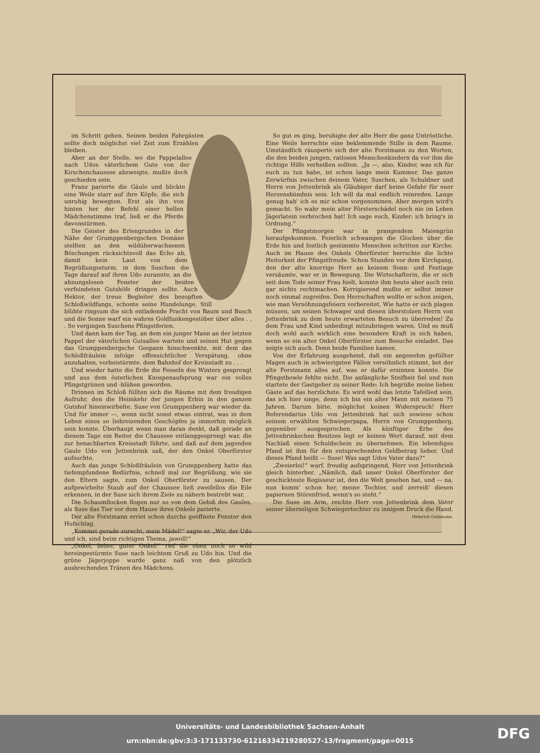im Schritt gehen. Seinen beiden Fahrgästen sollte doch möglichst viel Zeit zum Erzählen bleiben.
Aber an der Stelle, wo die Pappelallee nach Udos väterlichem Gute von der Kirschenchaussee abzweigte, mußte doch geschieden sein.
Franz parierte die Gäule und blickte eine Weile starr auf ihre Köpfe, die sich unruhig bewegten. Erst als ihn von hinten her der Befehl einer hellen Mädchenstimme traf, ließ er die Pferde davonstürmen.
Die Geister des Erlengrundes in der Nähe der Grumppenbergschen Domäne stellten an den wildüberwachsenen Böschungen rücksichtsvoll das Echo ab, damit kein Laut von dem Begrüßungssturm, in dem Suschen die Tage darauf auf ihren Udo zurannte, an die ahnungslosen Fenster der beiden verfeindeten Gutshöfe dringen sollte. Auch Hektor, der treue Begleiter des bezopften Schloßwildfangs, schonte seine Hundelunge. Still blühte ringsum die sich entladende Pracht von Baum und Busch und die Sonne warf ein wahres Goldfunkengestöber über alles . . . So vergingen Suschens Pfingstferien.
Und dann kam der Tag, an dem ein junger Mann an der letzten Pappel der väterlichen Gutsallee wartete und seinen Hut gegen das Grumppenbergsche Gespann hinschwenkte, mit dem das Schloßfräulein infolge offensichtlicher Verspätung, ohne anzuhalten, vorbeistürmte, dem Bahnhof der Kreisstadt zu . . .
Und wieder hatte die Erde die Fesseln des Winters gesprengt und aus dem österlichen Knospenaufsprung war ein volles Pfingstgrünen und -blühen geworden.
Drinnen im Schloß füllten sich die Räume mit dem freudigen Aufruhr, den die Heimkehr der jungen Erbin in den ganzen Gutshof hineinwirbelte. Suse von Grumppenberg war wieder da. Und für immer —, wenn nicht sonst etwas eintrat, was in dem Leben eines so liebreizenden Geschöpfes ja immerhin möglich sein konnte. Überhaupt wenn man daran denkt, daß gerade an diesem Tage ein Reiter die Chaussee entlanggesprengt war, die zur benachbarten Kreisstadt führte, und daß auf dem jagenden Gaule Udo von Jettenbrink saß, der den Onkel Oberförster aufsuchte.
Auch das junge Schloßfräulein von Grumppenberg hatte das tiefempfundene Bedürfnis, schnell mal zur Begrüßung, wie sie den Eltern sagte, zum Onkel Oberförster zu sausen. Der aufgewirbelte Staub auf der Chaussee ließ zweifellos die Eile erkennen, in der Suse sich ihrem Ziele zu nähern bestrebt war.
Die Schaumflocken flogen nur so von dem Gebiß des Gaules, als Suse das Tier vor dem Hause ihres Onkels parierte.
Der alte Forstmann erriet schon durchs geöffnete Fenster den Hufschlag.
„Kommst gerade zurecht, mein Mädel!“ sagte er. „Wir, der Udo und ich, sind beim richtigen Thema, jawoll!“
„Onkel, lieber, guter Onkel!“ rief die eben noch so wild hereingestürmte Suse nach leichtem Gruß zu Udo hin. Und die grüne Jägerjoppe wurde ganz naß von den plötzlich ausbrechenden Tränen des Mädchens.
So gut es ging, beruhigte der alte Herr die ganz Untröstliche. Eine Weile herrschte eine beklemmende Stille in dem Raume. Umständlich räusperte sich der alte Forstmann zu den Worten, die den beiden jungen, ratlosen Menschenkindern da vor ihm die richtige Hilfe verheißen sollten. „Ja —, also, Kinder, was ich für euch zu tun habe, ist schon lange mein Kummer. Das ganze Zerwürfnis zwischen deinem Vater, Suschen, als Schuldner und Herrn von Jettenbrink als Gläubiger darf keine Gefahr für euer Herzensbündnis sein. Ich will da mal endlich reinreden. Lange genug hab' ich es mir schon vorgenommen. Aber morgen wird's gemacht. So wahr mein alter Försterschädel noch nie im Leben Jägerlatein verbrochen hat! Ich sage euch, Kinder: ich bring's in Ordnung.“
Der Pfingstmorgen war in prangendem Maiengrün heraufgekommen. Feierlich schwangen die Glocken über die Erde hin und festlich gestimmte Menschen schritten zur Kirche. Auch im Hause des Onkels Oberförster herrschte die lichte Heiterkeit der Pfingstfreude. Schon Stunden vor dem Kirchgang, den der alte knorrige Herr an keinem Sonn- und Festtage versäumte, war er in Bewegung. Die Wirtschafterin, die er sich seit dem Tode seiner Frau hielt, konnte ihm heute aber auch rein gar nichts rechtmachen. Korrigierend mußte er selbst immer noch einmal zugreifen. Den Herrschaften wollte er schon zeigen, wie man Versöhnungsfeiern vorbereitet. Wie hatte er sich plagen müssen, um seinen Schwager und diesen überstolzen Herrn von Jettenbrink zu dem heute erwarteten Besuch zu überreden! Zu dem Frau und Kind unbedingt mitzubringen waren. Und es muß doch wohl auch wirklich eine besondere Kraft in sich haben, wenn so ein alter Onkel Oberförster zum Besuche einladet. Das zeigte sich auch. Denn beide Familien kamen.
Von der Erfahrung ausgehend, daß ein angenehm gefüllter Magen auch in schwierigsten Fällen versöhnlich stimmt, bot der alte Forstmann alles auf, was er dafür ersinnen konnte. Die Pfingstbowle fehlte nicht. Die anfängliche Steifheit fiel und nun startete der Gastgeber zu seiner Rede: Ich begrüße meine lieben Gäste auf das herzlichste. Es wird wohl das letzte Tafellied sein, das ich hier singe, denn ich bin ein alter Mann mit meinen 75 Jahren. Darum bitte, möglichst keinen Widerspruch! Herr Referendarius Udo von Jettenbrink hat sich sowieso schon seinem erwählten Schwiegerpapa, Herrn von Grumppenberg, gegenüber ausgesprochen. Als künftiger Erbe des Jettenbrinkschen Besitzes legt er keinen Wert darauf, mit dem Nachlaß einen Schuldschein zu übernehmen. Ein lebendiges Pfand ist ihm für den entsprechenden Geldbetrag lieber. Und dieses Pfand heißt — Suse! Was sagt Udos Vater dazu?“
„Zweierlei!“ warf, freudig aufspringend, Herr von Jettenbrink gleich hinterher. „Nämlich, daß unser Onkel Oberförster der geschickteste Regisseur ist, den die Welt gesehen hat, und — na, nun komm' schon her, meine Tochter, und zerreiß' diesen papiernen Störenfried, wenn's so steht.“
Die Suse im Arm, reichte Herr von Jettenbrink dem Vater seiner überseligen Schwiegertochter zu innigem Druck die Hand.
Heinrich Goldmann.
Universitäts- und Landesbibliothek Sachsen-Anhalt
urn:nbn:de:gbv:3:3-171133730-61216334219280527-13/fragment/page=0015
DFG